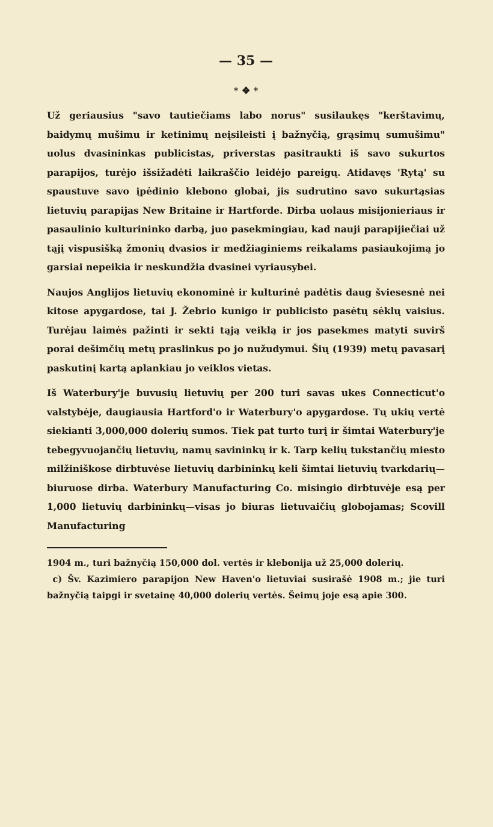— 35 —
* ❖ *
Už geriausius "savo tautiečiams labo norus" susilaukęs "kerštavimų, baidymų mušimu ir ketinimų neįsileisti į bažnyčią, grąsimų sumušimu" uolus dvasininkas publicistas, priverstas pasitraukti iš savo sukurtos parapijos, turėjo išsižadėti laikraščio leidėjo pareigų. Atidavęs 'Rytą' su spaustuve savo įpėdinio klebono globai, jis sudrutino savo sukurtąsias lietuvių parapijas New Britaine ir Hartforde. Dirba uolaus misijonieriaus ir pasaulinio kulturininko darbą, juo pasekmingiau, kad nauji parapijiečiai už tąjį vispusišką žmonių dvasios ir medžiaginiems reikalams pasiaukojimą jo garsiai nepeikia ir neskundžia dvasinei vyriausybei.
Naujos Anglijos lietuvių ekonominė ir kulturinė padėtis daug šviesesnė nei kitose apygardose, tai J. Žebrio kunigo ir publicisto pasėtų sėklų vaisius. Turėjau laimės pažinti ir sekti tąją veiklą ir jos pasekmes matyti suvirš porai dešimčių metų praslinkus po jo nužudymui. Šių (1939) metų pavasarį paskutinį kartą aplankiau jo veiklos vietas.
Iš Waterbury'je buvusių lietuvių per 200 turi savas ukes Connecticut'o valstybėje, daugiausia Hartford'o ir Waterbury'o apygardose. Tų ukių vertė siekianti 3,000,000 dolerių sumos. Tiek pat turto turį ir šimtai Waterbury'je tebegyvuojančių lietuvių, namų savininkų ir k. Tarp kelių tukstančių miesto milžiniškose dirbtuvėse lietuvių darbininkų keli šimtai lietuvių tvarkdarių—biuruose dirba. Waterbury Manufacturing Co. misingio dirbtuvėje esą per 1,000 lietuvių darbininkų—visas jo biuras lietuvaičių globojamas; Scovill Manufacturing
1904 m., turi bažnyčią 150,000 dol. vertės ir klebonija už 25,000 dolerių.
c) Šv. Kazimiero parapijon New Haven'o lietuviai susirašė 1908 m.; jie turi bažnyčią taipgi ir svetainę 40,000 dolerių vertės. Šeimų joje esą apie 300.